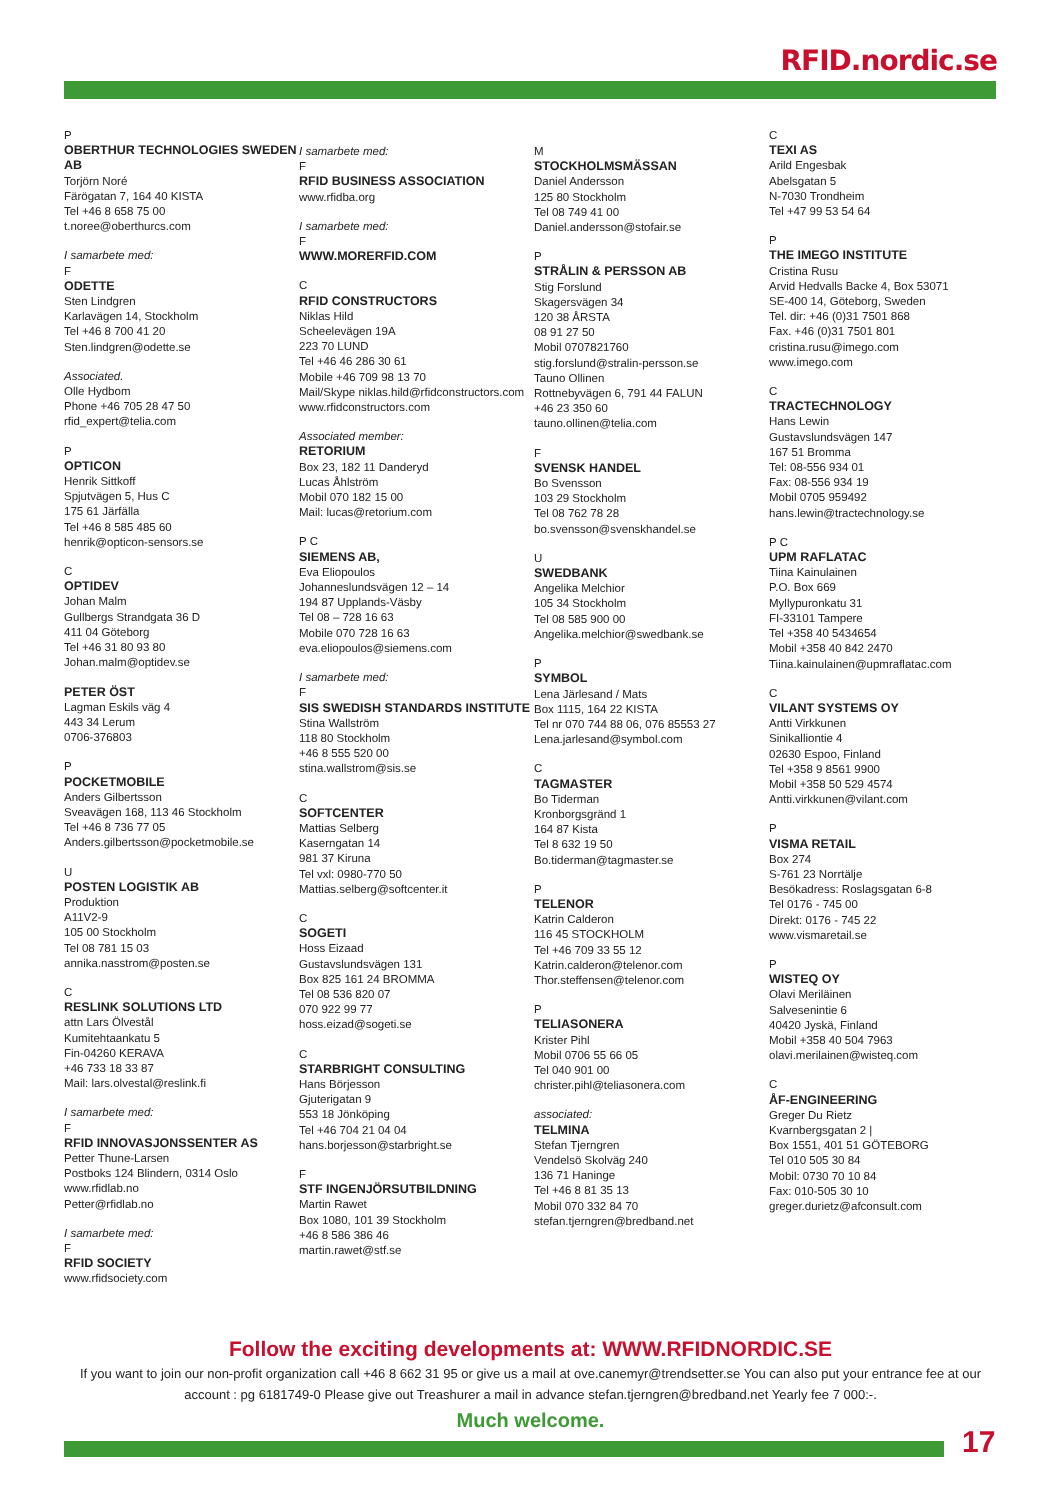RFID.nordic.se
P
OBERTHUR TECHNOLOGIES SWEDEN AB
Torjörn Noré
Färögatan 7, 164 40 KISTA
Tel +46 8 658 75 00
t.noree@oberthurcs.com
I samarbete med:
F
ODETTE
Sten Lindgren
Karlavägen 14, Stockholm
Tel +46 8 700 41 20
Sten.lindgren@odette.se
Associated.
Olle Hydbom
Phone +46 705 28 47 50
rfid_expert@telia.com
P
OPTICON
Henrik Sittkoff
Spjutvägen 5, Hus C
175 61 Järfälla
Tel +46 8 585 485 60
henrik@opticon-sensors.se
C
OPTIDEV
Johan Malm
Gullbergs Strandgata 36 D
411 04 Göteborg
Tel +46 31 80 93 80
Johan.malm@optidev.se
PETER ÖST
Lagman Eskils väg 4
443 34 Lerum
0706-376803
P
POCKETMOBILE
Anders Gilbertsson
Sveavägen 168, 113 46 Stockholm
Tel +46 8 736 77 05
Anders.gilbertsson@pocketmobile.se
U
POSTEN LOGISTIK AB
Produktion
A11V2-9
105 00 Stockholm
Tel 08 781 15 03
annika.nasstrom@posten.se
C
RESLINK SOLUTIONS LTD
attn Lars Ölvestål
Kumitehtaankatu 5
Fin-04260 KERAVA
+46 733 18 33 87
Mail: lars.olvestal@reslink.fi
I samarbete med:
F
RFID INNOVASJONSSENTER AS
Petter Thune-Larsen
Postboks 124 Blindern, 0314 Oslo
www.rfidlab.no
Petter@rfidlab.no
I samarbete med:
F
RFID SOCIETY
www.rfidsociety.com
I samarbete med:
F
RFID BUSINESS ASSOCIATION
www.rfidba.org
I samarbete med:
F
WWW.MORERFID.COM
C
RFID CONSTRUCTORS
Niklas Hild
Scheelevägen 19A
223 70 LUND
Tel +46 46 286 30 61
Mobile +46 709 98 13 70
Mail/Skype niklas.hild@rfidconstructors.com
www.rfidconstructors.com
Associated member:
RETORIUM
Box 23, 182 11 Danderyd
Lucas Åhlström
Mobil 070 182 15 00
Mail: lucas@retorium.com
P C
SIEMENS AB,
Eva Eliopoulos
Johanneslundsvägen 12 – 14
194 87 Upplands-Väsby
Tel 08 – 728 16 63
Mobile 070 728 16 63
eva.eliopoulos@siemens.com
I samarbete med:
F
SIS SWEDISH STANDARDS INSTITUTE
Stina Wallström
118 80 Stockholm
+46 8 555 520 00
stina.wallstrom@sis.se
C
SOFTCENTER
Mattias Selberg
Kaserngatan 14
981 37 Kiruna
Tel vxl: 0980-770 50
Mattias.selberg@softcenter.it
C
SOGETI
Hoss Eizaad
Gustavslundsvägen 131
Box 825 161 24 BROMMA
Tel 08 536 820 07
070 922 99 77
hoss.eizad@sogeti.se
C
STARBRIGHT CONSULTING
Hans Börjesson
Gjuterigatan 9
553 18 Jönköping
Tel +46 704 21 04 04
hans.borjesson@starbright.se
F
STF INGENJÖRSUTBILDNING
Martin Rawet
Box 1080, 101 39 Stockholm
+46 8 586 386 46
martin.rawet@stf.se
M
STOCKHOLMSMÄSSAN
Daniel Andersson
125 80 Stockholm
Tel 08 749 41 00
Daniel.andersson@stofair.se
P
STRÅLIN & PERSSON AB
Stig Forslund
Skagersvägen 34
120 38 ÅRSTA
08 91 27 50
Mobil 0707821760
stig.forslund@stralin-persson.se
Tauno Ollinen
Rottnebyvägen 6, 791 44 FALUN
+46 23 350 60
tauno.ollinen@telia.com
F
SVENSK HANDEL
Bo Svensson
103 29 Stockholm
Tel 08 762 78 28
bo.svensson@svenskhandel.se
U
SWEDBANK
Angelika Melchior
105 34 Stockholm
Tel 08 585 900 00
Angelika.melchior@swedbank.se
P
SYMBOL
Lena Järlesand / Mats
Box 1115, 164 22 KISTA
Tel nr 070 744 88 06, 076 85553 27
Lena.jarlesand@symbol.com
C
TAGMASTER
Bo Tiderman
Kronborgsgränd 1
164 87 Kista
Tel 8 632 19 50
Bo.tiderman@tagmaster.se
P
TELENOR
Katrin Calderon
116 45 STOCKHOLM
Tel +46 709 33 55 12
Katrin.calderon@telenor.com
Thor.steffensen@telenor.com
P
TELIASONERA
Krister Pihl
Mobil 0706 55 66 05
Tel 040 901 00
christer.pihl@teliasonera.com
associated:
TELMINA
Stefan Tjerngren
Vendelsö Skolväg 240
136 71 Haninge
Tel +46 8 81 35 13
Mobil 070 332 84 70
stefan.tjerngren@bredband.net
C
TEXI AS
Arild Engesbak
Abelsgatan 5
N-7030 Trondheim
Tel +47 99 53 54 64
P
THE IMEGO INSTITUTE
Cristina Rusu
Arvid Hedvalls Backe 4, Box 53071
SE-400 14, Göteborg, Sweden
Tel. dir: +46 (0)31 7501 868
Fax. +46 (0)31 7501 801
cristina.rusu@imego.com
www.imego.com
C
TRACTECHNOLOGY
Hans Lewin
Gustavslundsvägen 147
167 51 Bromma
Tel: 08-556 934 01
Fax: 08-556 934 19
Mobil 0705 959492
hans.lewin@tractechnology.se
P C
UPM RAFLATAC
Tiina Kainulainen
P.O. Box 669
Myllypuronkatu 31
FI-33101 Tampere
Tel +358 40 5434654
Mobil +358 40 842 2470
Tiina.kainulainen@upmraflatac.com
C
VILANT SYSTEMS OY
Antti Virkkunen
Sinikalliontie 4
02630 Espoo, Finland
Tel +358 9 8561 9900
Mobil +358 50 529 4574
Antti.virkkunen@vilant.com
P
VISMA RETAIL
Box 274
S-761 23 Norrtälje
Besökadress: Roslagsgatan 6-8
Tel 0176 - 745 00
Direkt: 0176 - 745 22
www.vismaretail.se
P
WISTEQ OY
Olavi Meriläinen
Salvesenintie 6
40420 Jyskä, Finland
Mobil +358 40 504 7963
olavi.merilainen@wisteq.com
C
ÅF-ENGINEERING
Greger Du Rietz
Kvarnbergsgatan 2 |
Box 1551, 401 51 GÖTEBORG
Tel 010 505 30 84
Mobil: 0730 70 10 84
Fax: 010-505 30 10
greger.durietz@afconsult.com
Follow the exciting developments at: WWW.RFIDNORDIC.SE
If you want to join our non-profit organization call +46 8 662 31 95 or give us a mail at ove.canemyr@trendsetter.se You can also put your entrance fee at our account : pg 6181749-0 Please give out Treashurer a mail in advance stefan.tjerngren@bredband.net Yearly fee 7 000:-.
Much welcome.
17